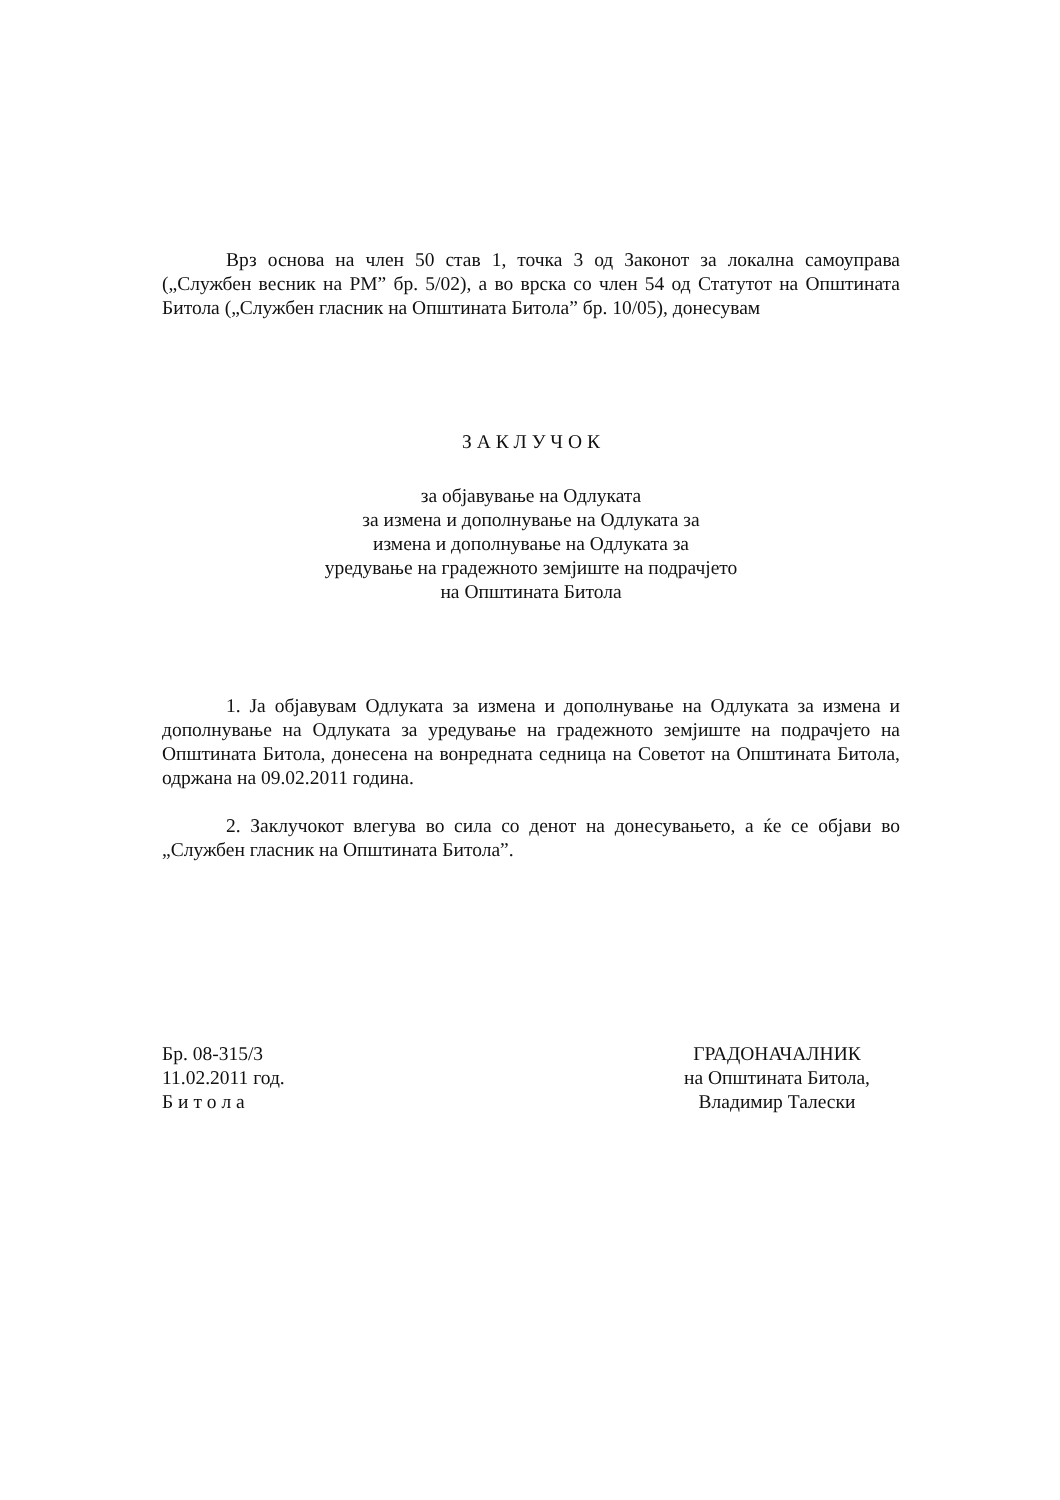Врз основа на член 50 став 1, точка 3 од Законот за локална самоуправа („Службен весник на РМ” бр. 5/02), а во врска со член 54 од Статутот на Општината Битола („Службен гласник на Општината Битола” бр. 10/05), донесувам
З А К Л У Ч О К
за објавување на Одлуката
за измена и дополнување на Одлуката за
измена и дополнување на Одлуката за
уредување на градежното земјиште на подрачјето
на Општината Битола
1. Ја објавувам Одлуката за измена и дополнување на Одлуката за измена и дополнување на Одлуката за уредување на градежното земјиште на подрачјето на Општината Битола, донесена на вонредната седница на Советот на Општината Битола, одржана на 09.02.2011 година.
2. Заклучокот влегува во сила со денот на донесувањето, а ќе се објави во „Службен гласник на Општината Битола”.
Бр. 08-315/3
11.02.2011 год.
Б и т о л а
ГРАДОНАЧАЛНИК
на Општината Битола,
Владимир Талески